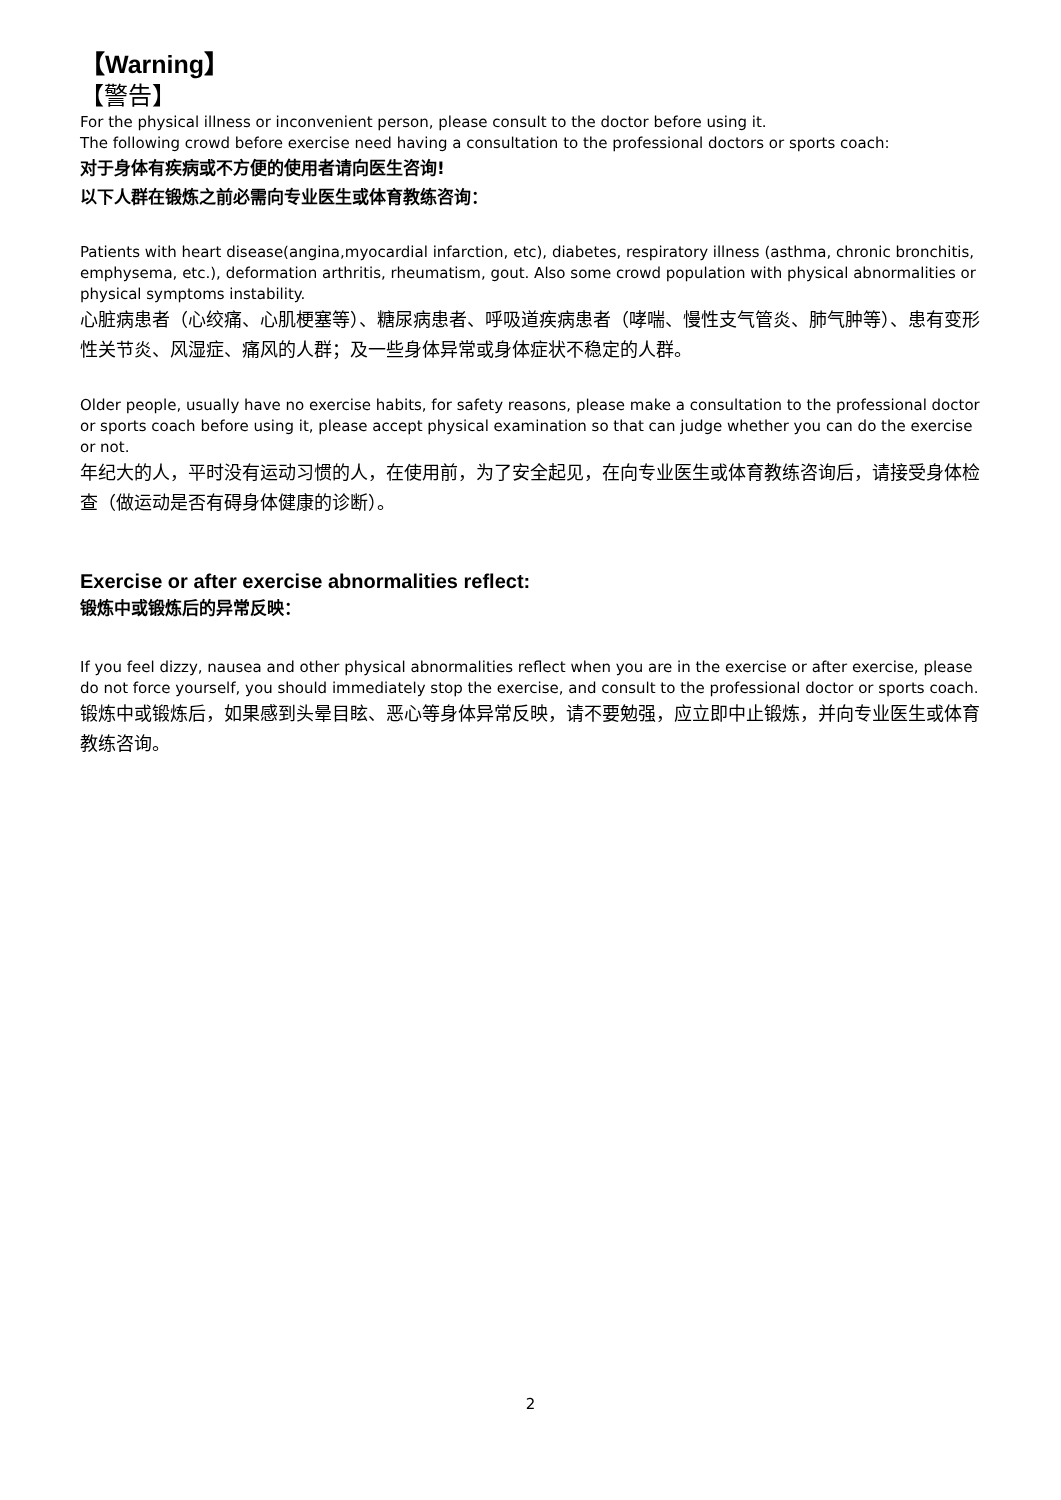【Warning】
【警告】
For the physical illness or inconvenient person, please consult to the doctor before using it.
The following crowd before exercise need having a consultation to the professional doctors or sports coach:
对于身体有疾病或不方便的使用者请向医生咨询!
以下人群在锻炼之前必需向专业医生或体育教练咨询：
Patients with heart disease(angina,myocardial infarction, etc), diabetes, respiratory illness (asthma, chronic bronchitis, emphysema, etc.), deformation arthritis, rheumatism, gout. Also some crowd population with physical abnormalities or physical symptoms instability.
心脏病患者（心绞痛、心肌梗塞等）、糖尿病患者、呼吸道疾病患者（哮喘、慢性支气管炎、肺气肿等）、患有变形性关节炎、风湿症、痛风的人群；及一些身体异常或身体症状不稳定的人群。
Older people, usually have no exercise habits, for safety reasons, please make a consultation to the professional doctor or sports coach before using it, please accept physical examination so that can judge whether you can do the exercise or not.
年纪大的人，平时没有运动习惯的人，在使用前，为了安全起见，在向专业医生或体育教练咨询后，请接受身体检查（做运动是否有碍身体健康的诊断）。
Exercise or after exercise abnormalities reflect:
锻炼中或锻炼后的异常反映：
If you feel dizzy, nausea and other physical abnormalities reflect when you are in the exercise or after exercise, please do not force yourself, you should immediately stop the exercise, and consult to the professional doctor or sports coach.
锻炼中或锻炼后，如果感到头晕目眩、恶心等身体异常反映，请不要勉强，应立即中止锻炼，并向专业医生或体育教练咨询。
2